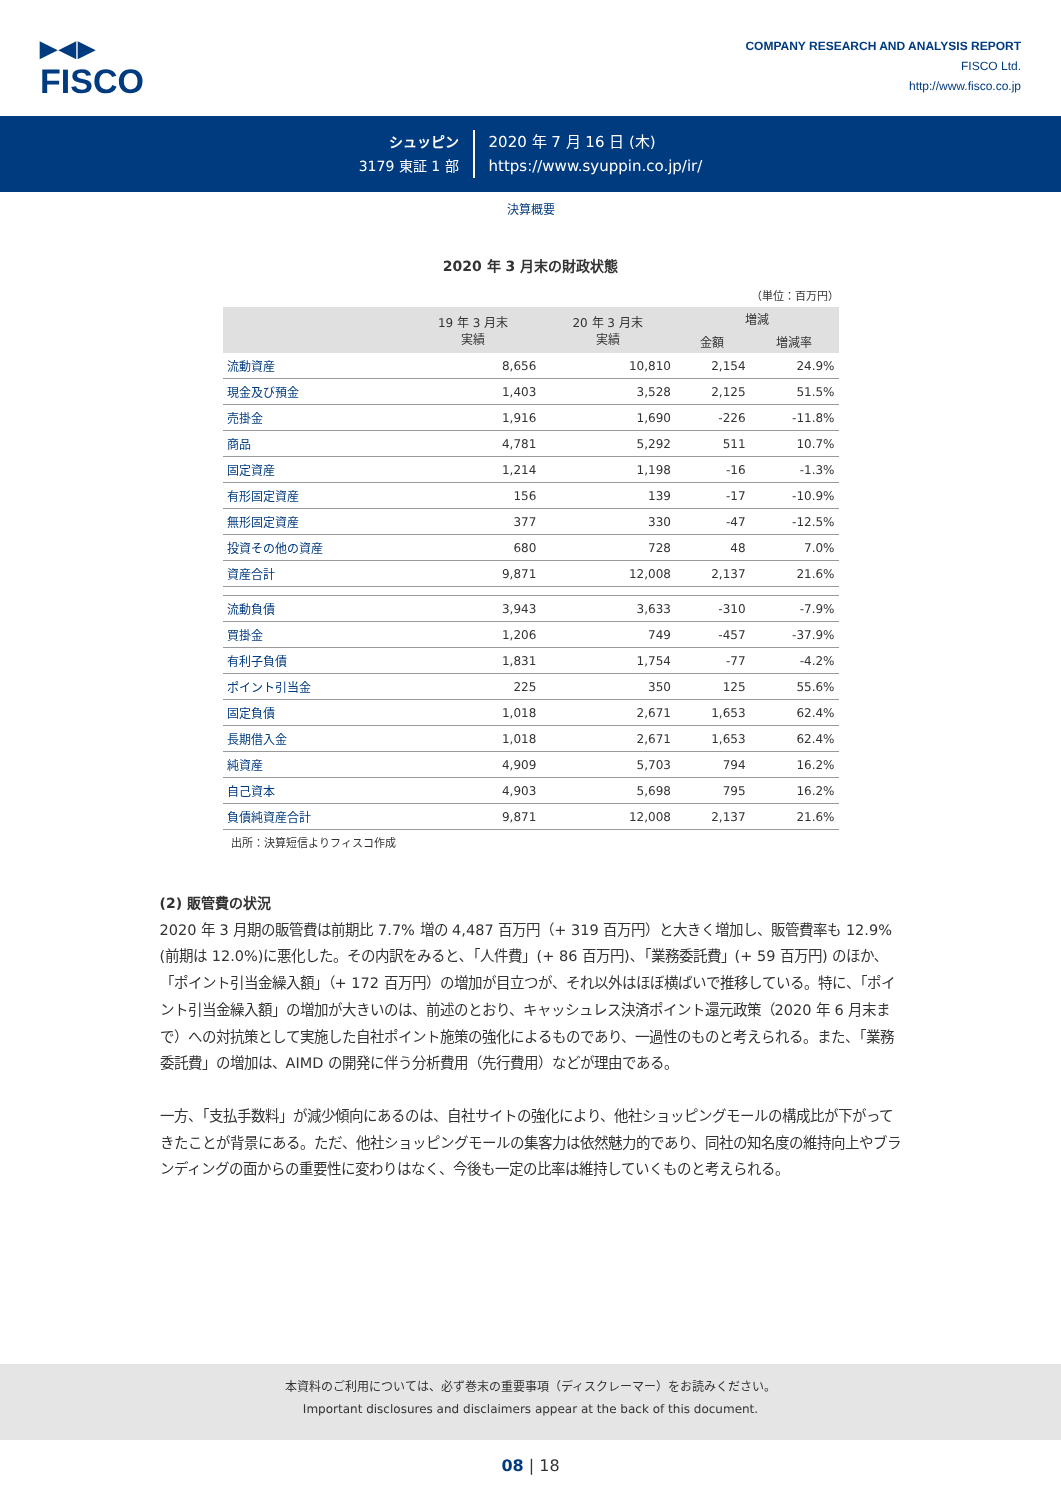▶◀▶
FISCO
COMPANY RESEARCH AND ANALYSIS REPORT
FISCO Ltd.
http://www.fisco.co.jp
シュッピン
3179 東証 1 部
2020 年 7 月 16 日 (木)
https://www.syuppin.co.jp/ir/
決算概要
2020 年 3 月末の財政状態
（単位：百万円）
| | 19 年 3 月末 実績 | 20 年 3 月末 実績 | 増減 | |
| --- | --- | --- | --- | --- |
| | | | 金額 | 増減率 |
| 流動資産 | 8,656 | 10,810 | 2,154 | 24.9% |
| 現金及び預金 | 1,403 | 3,528 | 2,125 | 51.5% |
| 売掛金 | 1,916 | 1,690 | -226 | -11.8% |
| 商品 | 4,781 | 5,292 | 511 | 10.7% |
| 固定資産 | 1,214 | 1,198 | -16 | -1.3% |
| 有形固定資産 | 156 | 139 | -17 | -10.9% |
| 無形固定資産 | 377 | 330 | -47 | -12.5% |
| 投資その他の資産 | 680 | 728 | 48 | 7.0% |
| 資産合計 | 9,871 | 12,008 | 2,137 | 21.6% |
| 流動負債 | 3,943 | 3,633 | -310 | -7.9% |
| 買掛金 | 1,206 | 749 | -457 | -37.9% |
| 有利子負債 | 1,831 | 1,754 | -77 | -4.2% |
| ポイント引当金 | 225 | 350 | 125 | 55.6% |
| 固定負債 | 1,018 | 2,671 | 1,653 | 62.4% |
| 長期借入金 | 1,018 | 2,671 | 1,653 | 62.4% |
| 純資産 | 4,909 | 5,703 | 794 | 16.2% |
| 自己資本 | 4,903 | 5,698 | 795 | 16.2% |
| 負債純資産合計 | 9,871 | 12,008 | 2,137 | 21.6% |
出所：決算短信よりフィスコ作成
(2) 販管費の状況
2020 年 3 月期の販管費は前期比 7.7% 増の 4,487 百万円（+ 319 百万円）と大きく増加し、販管費率も 12.9%(前期は 12.0%)に悪化した。その内訳をみると､「人件費」(+ 86 百万円)､「業務委託費」(+ 59 百万円) のほか､「ポイント引当金繰入額」（+ 172 百万円）の増加が目立つが、それ以外はほぼ横ばいで推移している。特に、「ポイント引当金繰入額」の増加が大きいのは、前述のとおり、キャッシュレス決済ポイント還元政策（2020 年 6 月末まで）への対抗策として実施した自社ポイント施策の強化によるものであり、一過性のものと考えられる。また、「業務委託費」の増加は、AIMD の開発に伴う分析費用（先行費用）などが理由である。
一方、「支払手数料」が減少傾向にあるのは、自社サイトの強化により、他社ショッピングモールの構成比が下がってきたことが背景にある。ただ、他社ショッピングモールの集客力は依然魅力的であり、同社の知名度の維持向上やブランディングの面からの重要性に変わりはなく、今後も一定の比率は維持していくものと考えられる。
本資料のご利用については、必ず巻末の重要事項（ディスクレーマー）をお読みください。
Important disclosures and disclaimers appear at the back of this document.
08 | 18